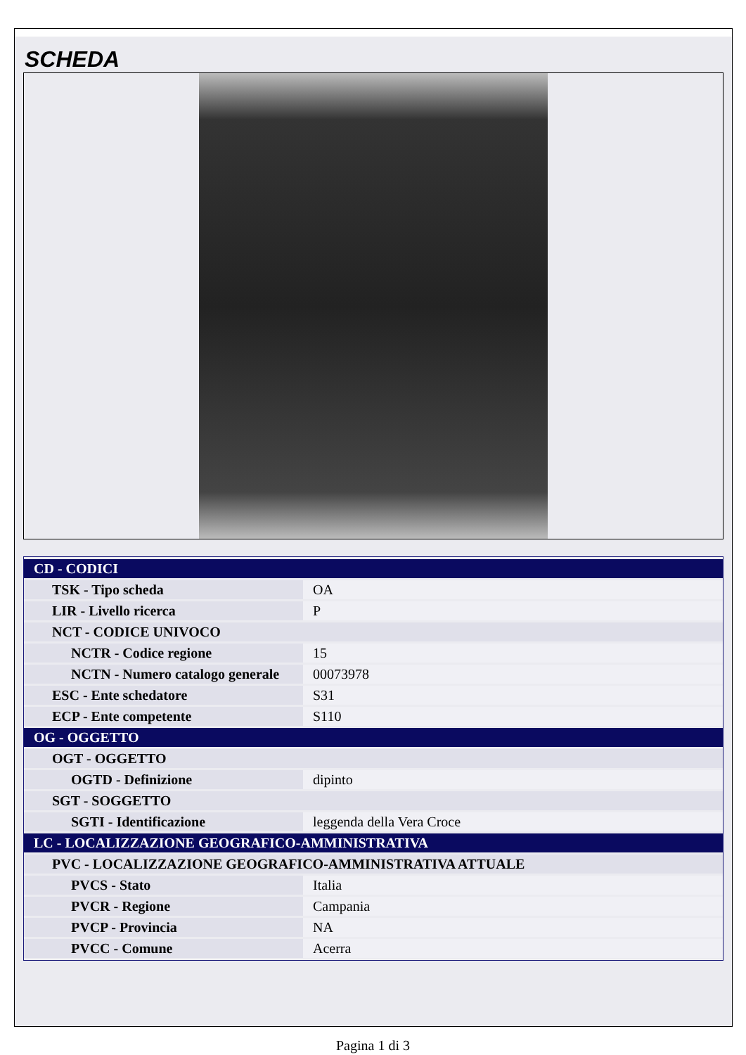SCHEDA
| CD - CODICI | |
| TSK - Tipo scheda | OA |
| LIR - Livello ricerca | P |
| NCT - CODICE UNIVOCO | |
| NCTR - Codice regione | 15 |
| NCTN - Numero catalogo generale | 00073978 |
| ESC - Ente schedatore | S31 |
| ECP - Ente competente | S110 |
| OG - OGGETTO | |
| OGT - OGGETTO | |
| OGTD - Definizione | dipinto |
| SGT - SOGGETTO | |
| SGTI - Identificazione | leggenda della Vera Croce |
| LC - LOCALIZZAZIONE GEOGRAFICO-AMMINISTRATIVA | |
| PVC - LOCALIZZAZIONE GEOGRAFICO-AMMINISTRATIVA ATTUALE | |
| PVCS - Stato | Italia |
| PVCR - Regione | Campania |
| PVCP - Provincia | NA |
| PVCC - Comune | Acerra |
Pagina 1 di 3